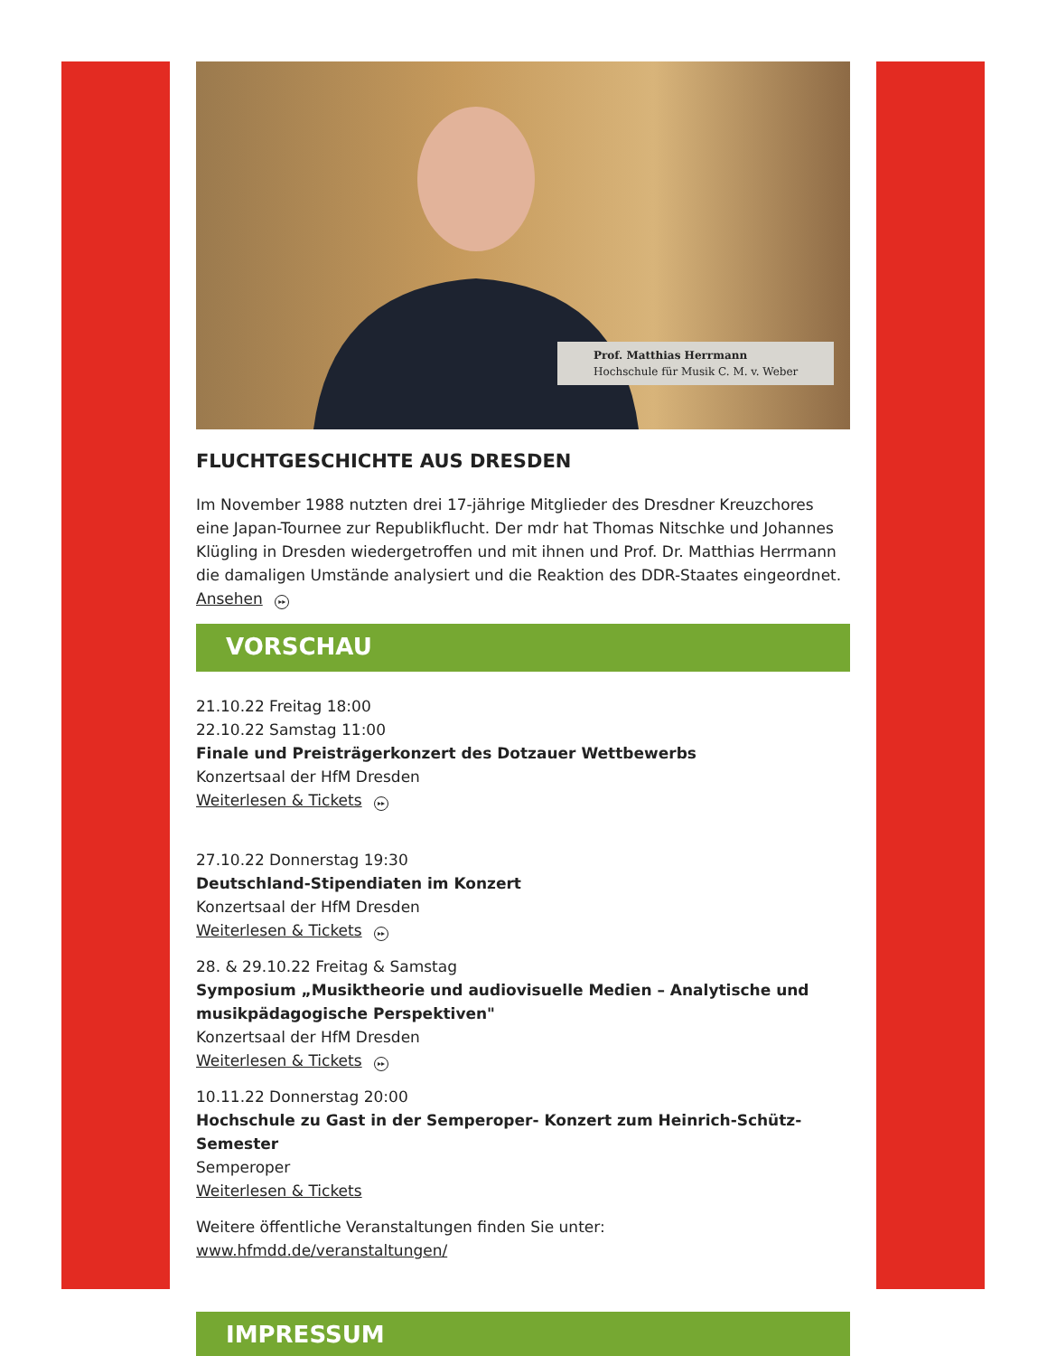Prof. Matthias Herrmann
Hochschule für Musik C. M. v. Weber
FLUCHTGESCHICHTE AUS DRESDEN
Im November 1988 nutzten drei 17-jährige Mitglieder des Dresdner Kreuzchores eine Japan-Tournee zur Republikflucht. Der mdr hat Thomas Nitschke und Johannes Klügling in Dresden wiedergetroffen und mit ihnen und Prof. Dr. Matthias Herrmann die damaligen Umstände analysiert und die Reaktion des DDR-Staates eingeordnet.
Ansehen ▸▸
VORSCHAU
21.10.22 Freitag 18:00
22.10.22 Samstag 11:00
Finale und Preisträgerkonzert des Dotzauer Wettbewerbs
Konzertsaal der HfM Dresden
Weiterlesen & Tickets ▸▸
27.10.22 Donnerstag 19:30
Deutschland-Stipendiaten im Konzert
Konzertsaal der HfM Dresden
Weiterlesen & Tickets ▸▸
28. & 29.10.22 Freitag & Samstag
Symposium „Musiktheorie und audiovisuelle Medien – Analytische und musikpädagogische Perspektiven"
Konzertsaal der HfM Dresden
Weiterlesen & Tickets ▸▸
10.11.22 Donnerstag 20:00
Hochschule zu Gast in der Semperoper- Konzert zum Heinrich-Schütz-Semester
Semperoper
Weiterlesen & Tickets
Weitere öffentliche Veranstaltungen finden Sie unter:
www.hfmdd.de/veranstaltungen/
IMPRESSUM